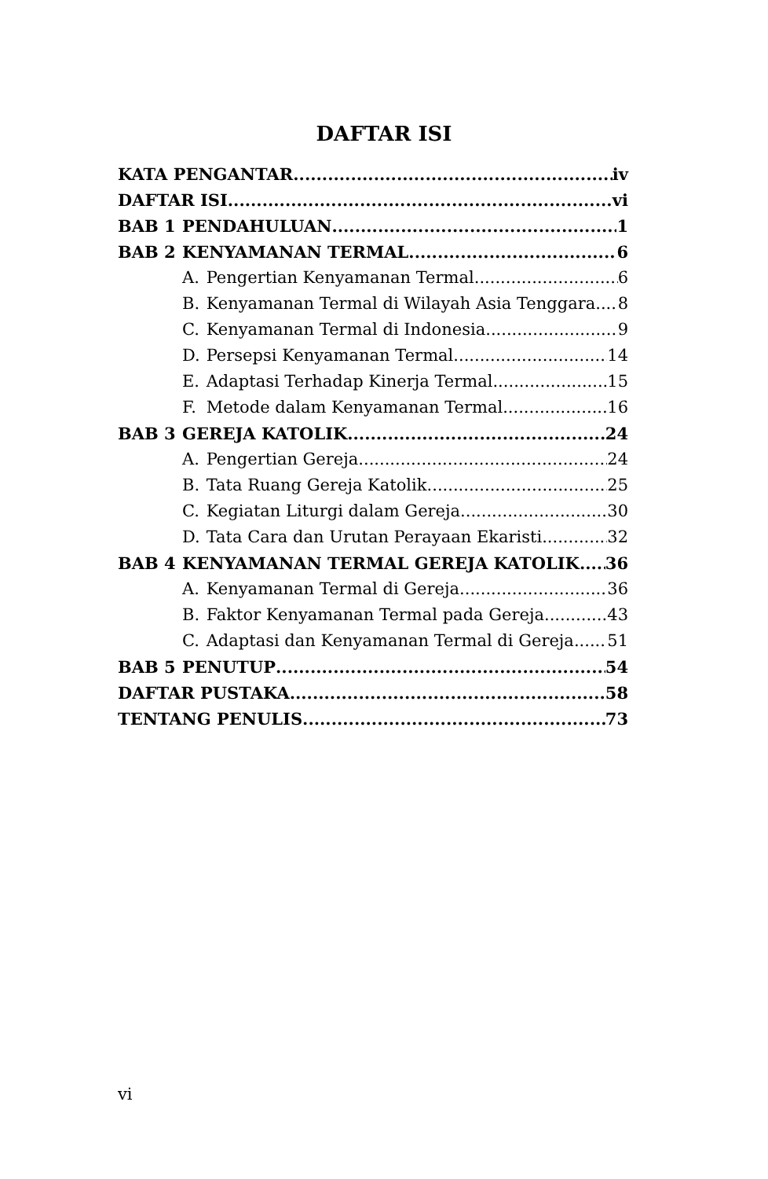DAFTAR ISI
KATA PENGANTAR iv
DAFTAR ISI vi
BAB 1 PENDAHULUAN 1
BAB 2 KENYAMANAN TERMAL 6
A. Pengertian Kenyamanan Termal 6
B. Kenyamanan Termal di Wilayah Asia Tenggara 8
C. Kenyamanan Termal di Indonesia 9
D. Persepsi Kenyamanan Termal 14
E. Adaptasi Terhadap Kinerja Termal 15
F. Metode dalam Kenyamanan Termal 16
BAB 3 GEREJA KATOLIK 24
A. Pengertian Gereja 24
B. Tata Ruang Gereja Katolik 25
C. Kegiatan Liturgi dalam Gereja 30
D. Tata Cara dan Urutan Perayaan Ekaristi 32
BAB 4 KENYAMANAN TERMAL GEREJA KATOLIK 36
A. Kenyamanan Termal di Gereja 36
B. Faktor Kenyamanan Termal pada Gereja 43
C. Adaptasi dan Kenyamanan Termal di Gereja 51
BAB 5 PENUTUP 54
DAFTAR PUSTAKA 58
TENTANG PENULIS 73
vi